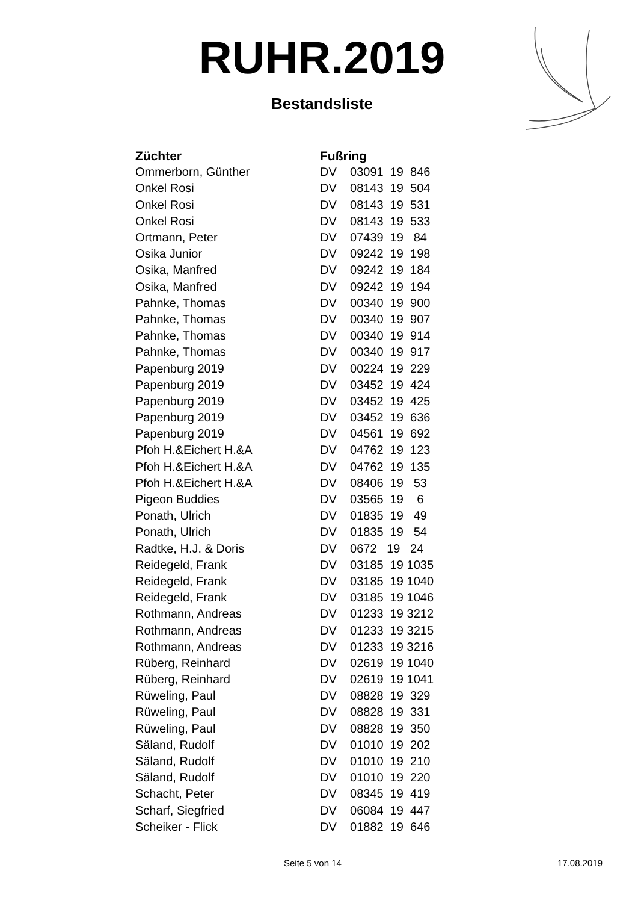RUHR.2019
Bestandsliste
| Züchter | Fußring |
| --- | --- |
| Ommerborn, Günther | DV 03091 19 846 |
| Onkel Rosi | DV 08143 19 504 |
| Onkel Rosi | DV 08143 19 531 |
| Onkel Rosi | DV 08143 19 533 |
| Ortmann, Peter | DV 07439 19 84 |
| Osika Junior | DV 09242 19 198 |
| Osika, Manfred | DV 09242 19 184 |
| Osika, Manfred | DV 09242 19 194 |
| Pahnke, Thomas | DV 00340 19 900 |
| Pahnke, Thomas | DV 00340 19 907 |
| Pahnke, Thomas | DV 00340 19 914 |
| Pahnke, Thomas | DV 00340 19 917 |
| Papenburg 2019 | DV 00224 19 229 |
| Papenburg 2019 | DV 03452 19 424 |
| Papenburg 2019 | DV 03452 19 425 |
| Papenburg 2019 | DV 03452 19 636 |
| Papenburg 2019 | DV 04561 19 692 |
| Pfoh H.&Eichert H.&A | DV 04762 19 123 |
| Pfoh H.&Eichert H.&A | DV 04762 19 135 |
| Pfoh H.&Eichert H.&A | DV 08406 19 53 |
| Pigeon Buddies | DV 03565 19 6 |
| Ponath, Ulrich | DV 01835 19 49 |
| Ponath, Ulrich | DV 01835 19 54 |
| Radtke, H.J. & Doris | DV 0672 19 24 |
| Reidegeld, Frank | DV 03185 19 1035 |
| Reidegeld, Frank | DV 03185 19 1040 |
| Reidegeld, Frank | DV 03185 19 1046 |
| Rothmann, Andreas | DV 01233 19 3212 |
| Rothmann, Andreas | DV 01233 19 3215 |
| Rothmann, Andreas | DV 01233 19 3216 |
| Rüberg, Reinhard | DV 02619 19 1040 |
| Rüberg, Reinhard | DV 02619 19 1041 |
| Rüweling, Paul | DV 08828 19 329 |
| Rüweling, Paul | DV 08828 19 331 |
| Rüweling, Paul | DV 08828 19 350 |
| Säland, Rudolf | DV 01010 19 202 |
| Säland, Rudolf | DV 01010 19 210 |
| Säland, Rudolf | DV 01010 19 220 |
| Schacht, Peter | DV 08345 19 419 |
| Scharf, Siegfried | DV 06084 19 447 |
| Scheiker - Flick | DV 01882 19 646 |
Seite 5 von 14 17.08.2019